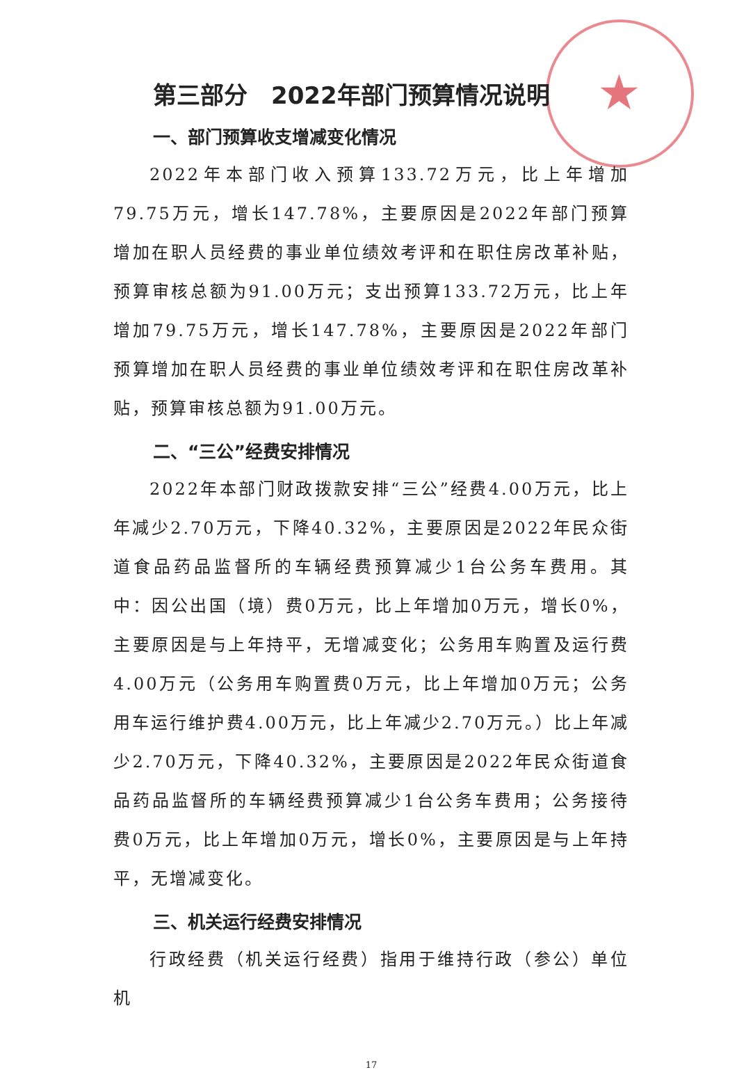★
第三部分　2022年部门预算情况说明
一、部门预算收支增减变化情况
2022年本部门收入预算133.72万元，比上年增加79.75万元，增长147.78%，主要原因是2022年部门预算增加在职人员经费的事业单位绩效考评和在职住房改革补贴，预算审核总额为91.00万元；支出预算133.72万元，比上年增加79.75万元，增长147.78%，主要原因是2022年部门预算增加在职人员经费的事业单位绩效考评和在职住房改革补贴，预算审核总额为91.00万元。
二、“三公”经费安排情况
2022年本部门财政拨款安排“三公”经费4.00万元，比上年减少2.70万元，下降40.32%，主要原因是2022年民众街道食品药品监督所的车辆经费预算减少1台公务车费用。其中：因公出国（境）费0万元，比上年增加0万元，增长0%，主要原因是与上年持平，无增减变化；公务用车购置及运行费4.00万元（公务用车购置费0万元，比上年增加0万元；公务用车运行维护费4.00万元，比上年减少2.70万元。）比上年减少2.70万元，下降40.32%，主要原因是2022年民众街道食品药品监督所的车辆经费预算减少1台公务车费用；公务接待费0万元，比上年增加0万元，增长0%，主要原因是与上年持平，无增减变化。
三、机关运行经费安排情况
行政经费（机关运行经费）指用于维持行政（参公）单位机
17